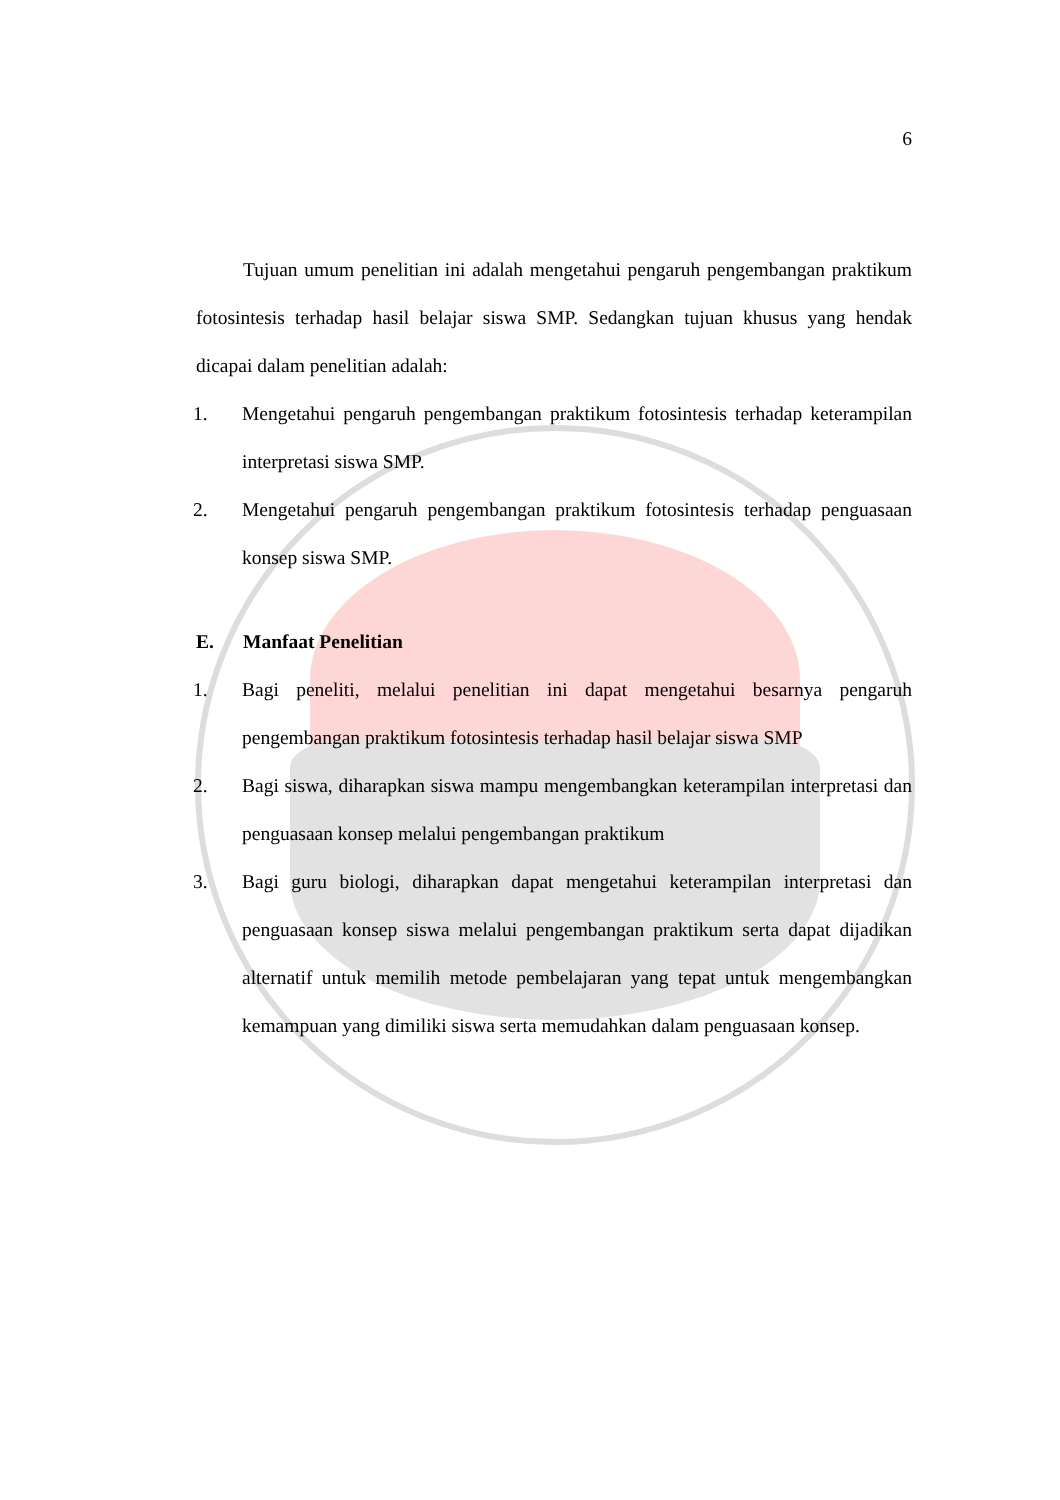6
Tujuan umum penelitian ini adalah mengetahui pengaruh pengembangan praktikum fotosintesis terhadap hasil belajar siswa SMP. Sedangkan tujuan khusus yang hendak dicapai dalam penelitian adalah:
1. Mengetahui pengaruh pengembangan praktikum fotosintesis terhadap keterampilan interpretasi siswa SMP.
2. Mengetahui pengaruh pengembangan praktikum fotosintesis terhadap penguasaan konsep siswa SMP.
E. Manfaat Penelitian
1. Bagi peneliti, melalui penelitian ini dapat mengetahui besarnya pengaruh pengembangan praktikum fotosintesis terhadap hasil belajar siswa SMP
2. Bagi siswa, diharapkan siswa mampu mengembangkan keterampilan interpretasi dan penguasaan konsep melalui pengembangan praktikum
3. Bagi guru biologi, diharapkan dapat mengetahui keterampilan interpretasi dan penguasaan konsep siswa melalui pengembangan praktikum serta dapat dijadikan alternatif untuk memilih metode pembelajaran yang tepat untuk mengembangkan kemampuan yang dimiliki siswa serta memudahkan dalam penguasaan konsep.